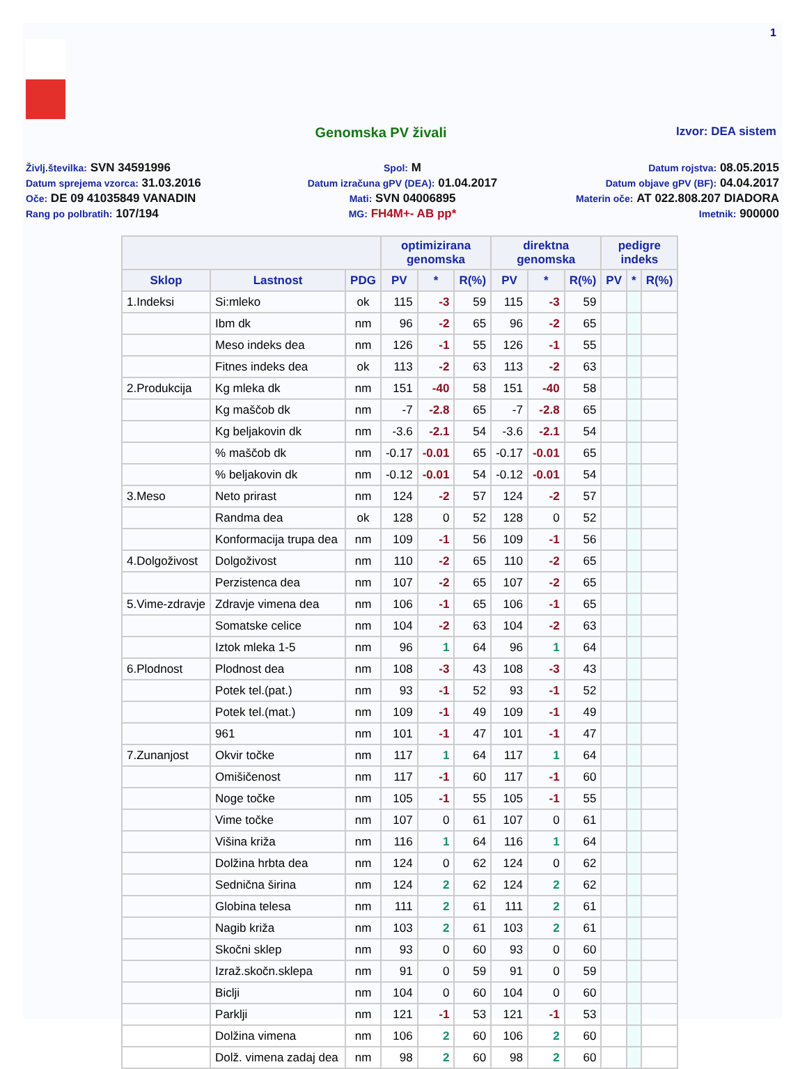1
Genomska PV živali
Izvor: DEA sistem
Življ.številka: SVN 34591996
Spol: M
Datum rojstva: 08.05.2015
Datum sprejema vzorca: 31.03.2016
Datum izračuna gPV (DEA): 01.04.2017
Datum objave gPV (BF): 04.04.2017
Oče: DE 09 41035849 VANADIN
Mati: SVN 04006895
Materin oče: AT 022.808.207 DIADORA
Rang po polbratih: 107/194
MG: FH4M+- AB pp*
Imetnik: 900000
| | | | optimizirana genomska | | | direktna genomska | | | pedigre indeks | | |
| --- | --- | --- | --- | --- | --- | --- | --- | --- | --- | --- | --- |
| Sklop | Lastnost | PDG | PV | * | R(%) | PV | * | R(%) | PV | * | R(%) |
| 1.Indeksi | Si:mleko | ok | 115 | -3 | 59 | 115 | -3 | 59 | | | |
| | Ibm dk | nm | 96 | -2 | 65 | 96 | -2 | 65 | | | |
| | Meso indeks dea | nm | 126 | -1 | 55 | 126 | -1 | 55 | | | |
| | Fitnes indeks dea | ok | 113 | -2 | 63 | 113 | -2 | 63 | | | |
| 2.Produkcija | Kg mleka dk | nm | 151 | -40 | 58 | 151 | -40 | 58 | | | |
| | Kg maščob dk | nm | -7 | -2.8 | 65 | -7 | -2.8 | 65 | | | |
| | Kg beljakovin dk | nm | -3.6 | -2.1 | 54 | -3.6 | -2.1 | 54 | | | |
| | % maščob dk | nm | -0.17 | -0.01 | 65 | -0.17 | -0.01 | 65 | | | |
| | % beljakovin dk | nm | -0.12 | -0.01 | 54 | -0.12 | -0.01 | 54 | | | |
| 3.Meso | Neto prirast | nm | 124 | -2 | 57 | 124 | -2 | 57 | | | |
| | Randma dea | ok | 128 | 0 | 52 | 128 | 0 | 52 | | | |
| | Konformacija trupa dea | nm | 109 | -1 | 56 | 109 | -1 | 56 | | | |
| 4.Dolgoživost | Dolgoživost | nm | 110 | -2 | 65 | 110 | -2 | 65 | | | |
| | Perzistenca dea | nm | 107 | -2 | 65 | 107 | -2 | 65 | | | |
| 5.Vime-zdravje | Zdravje vimena dea | nm | 106 | -1 | 65 | 106 | -1 | 65 | | | |
| | Somatske celice | nm | 104 | -2 | 63 | 104 | -2 | 63 | | | |
| | Iztok mleka 1-5 | nm | 96 | 1 | 64 | 96 | 1 | 64 | | | |
| 6.Plodnost | Plodnost dea | nm | 108 | -3 | 43 | 108 | -3 | 43 | | | |
| | Potek tel.(pat.) | nm | 93 | -1 | 52 | 93 | -1 | 52 | | | |
| | Potek tel.(mat.) | nm | 109 | -1 | 49 | 109 | -1 | 49 | | | |
| | 961 | nm | 101 | -1 | 47 | 101 | -1 | 47 | | | |
| 7.Zunanjost | Okvir točke | nm | 117 | 1 | 64 | 117 | 1 | 64 | | | |
| | Omišičenost | nm | 117 | -1 | 60 | 117 | -1 | 60 | | | |
| | Noge točke | nm | 105 | -1 | 55 | 105 | -1 | 55 | | | |
| | Vime točke | nm | 107 | 0 | 61 | 107 | 0 | 61 | | | |
| | Višina križa | nm | 116 | 1 | 64 | 116 | 1 | 64 | | | |
| | Dolžina hrbta dea | nm | 124 | 0 | 62 | 124 | 0 | 62 | | | |
| | Sednična širina | nm | 124 | 2 | 62 | 124 | 2 | 62 | | | |
| | Globina telesa | nm | 111 | 2 | 61 | 111 | 2 | 61 | | | |
| | Nagib križa | nm | 103 | 2 | 61 | 103 | 2 | 61 | | | |
| | Skočni sklep | nm | 93 | 0 | 60 | 93 | 0 | 60 | | | |
| | Izraž.skočn.sklepa | nm | 91 | 0 | 59 | 91 | 0 | 59 | | | |
| | Biclji | nm | 104 | 0 | 60 | 104 | 0 | 60 | | | |
| | Parklji | nm | 121 | -1 | 53 | 121 | -1 | 53 | | | |
| | Dolžina vimena | nm | 106 | 2 | 60 | 106 | 2 | 60 | | | |
| | Dolž. vimena zadaj dea | nm | 98 | 2 | 60 | 98 | 2 | 60 | | | |